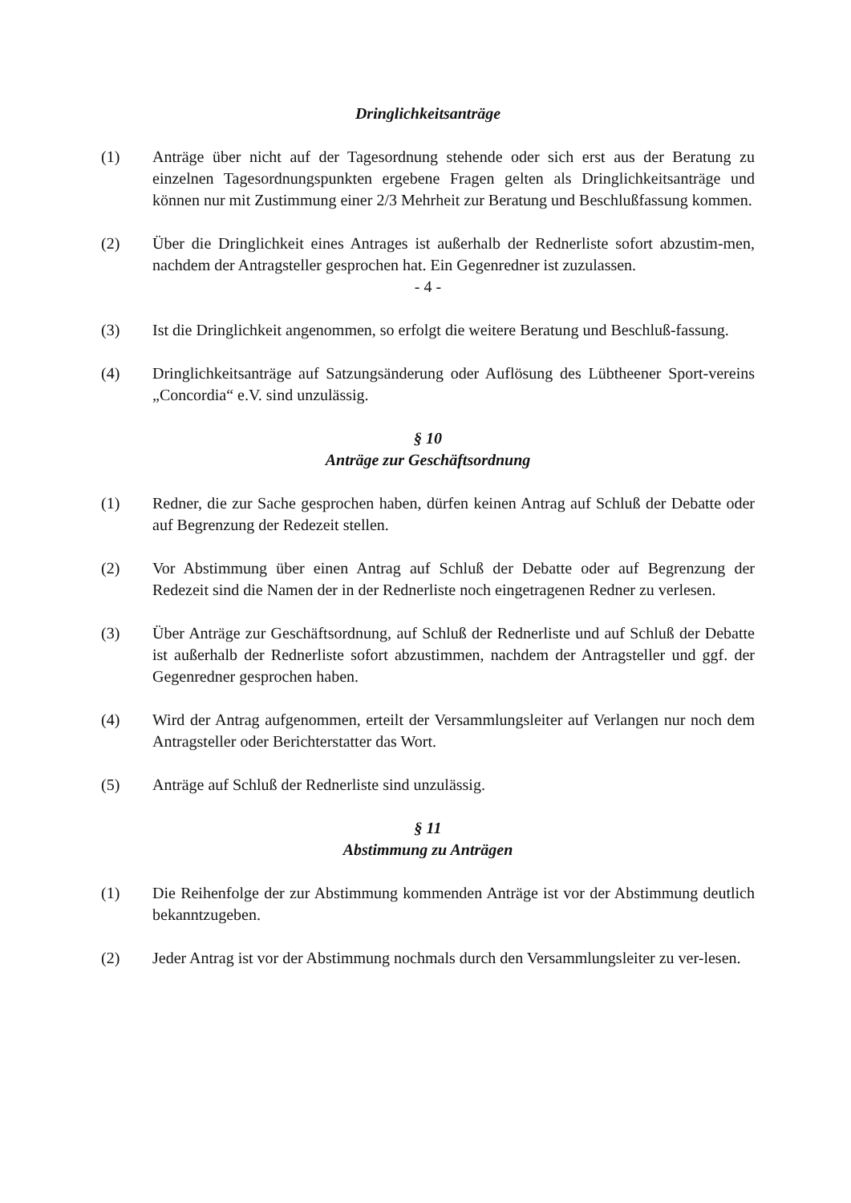Dringlichkeitsanträge
(1) Anträge über nicht auf der Tagesordnung stehende oder sich erst aus der Beratung zu einzelnen Tagesordnungspunkten ergebene Fragen gelten als Dringlichkeitsanträge und können nur mit Zustimmung einer 2/3 Mehrheit zur Beratung und Beschlußfassung kommen.
(2) Über die Dringlichkeit eines Antrages ist außerhalb der Rednerliste sofort abzustim-men, nachdem der Antragsteller gesprochen hat. Ein Gegenredner ist zuzulassen.
- 4 -
(3) Ist die Dringlichkeit angenommen, so erfolgt die weitere Beratung und Beschluß-fassung.
(4) Dringlichkeitsanträge auf Satzungsänderung oder Auflösung des Lübtheener Sport-vereins „Concordia“ e.V. sind unzulässig.
§ 10
Anträge zur Geschäftsordnung
(1) Redner, die zur Sache gesprochen haben, dürfen keinen Antrag auf Schluß der Debatte oder auf Begrenzung der Redezeit stellen.
(2) Vor Abstimmung über einen Antrag auf Schluß der Debatte oder auf Begrenzung der Redezeit sind die Namen der in der Rednerliste noch eingetragenen Redner zu verlesen.
(3) Über Anträge zur Geschäftsordnung, auf Schluß der Rednerliste und auf Schluß der Debatte ist außerhalb der Rednerliste sofort abzustimmen, nachdem der Antragsteller und ggf. der Gegenredner gesprochen haben.
(4) Wird der Antrag aufgenommen, erteilt der Versammlungsleiter auf Verlangen nur noch dem Antragsteller oder Berichterstatter das Wort.
(5) Anträge auf Schluß der Rednerliste sind unzulässig.
§ 11
Abstimmung zu Anträgen
(1) Die Reihenfolge der zur Abstimmung kommenden Anträge ist vor der Abstimmung deutlich bekanntzugeben.
(2) Jeder Antrag ist vor der Abstimmung nochmals durch den Versammlungsleiter zu ver-lesen.